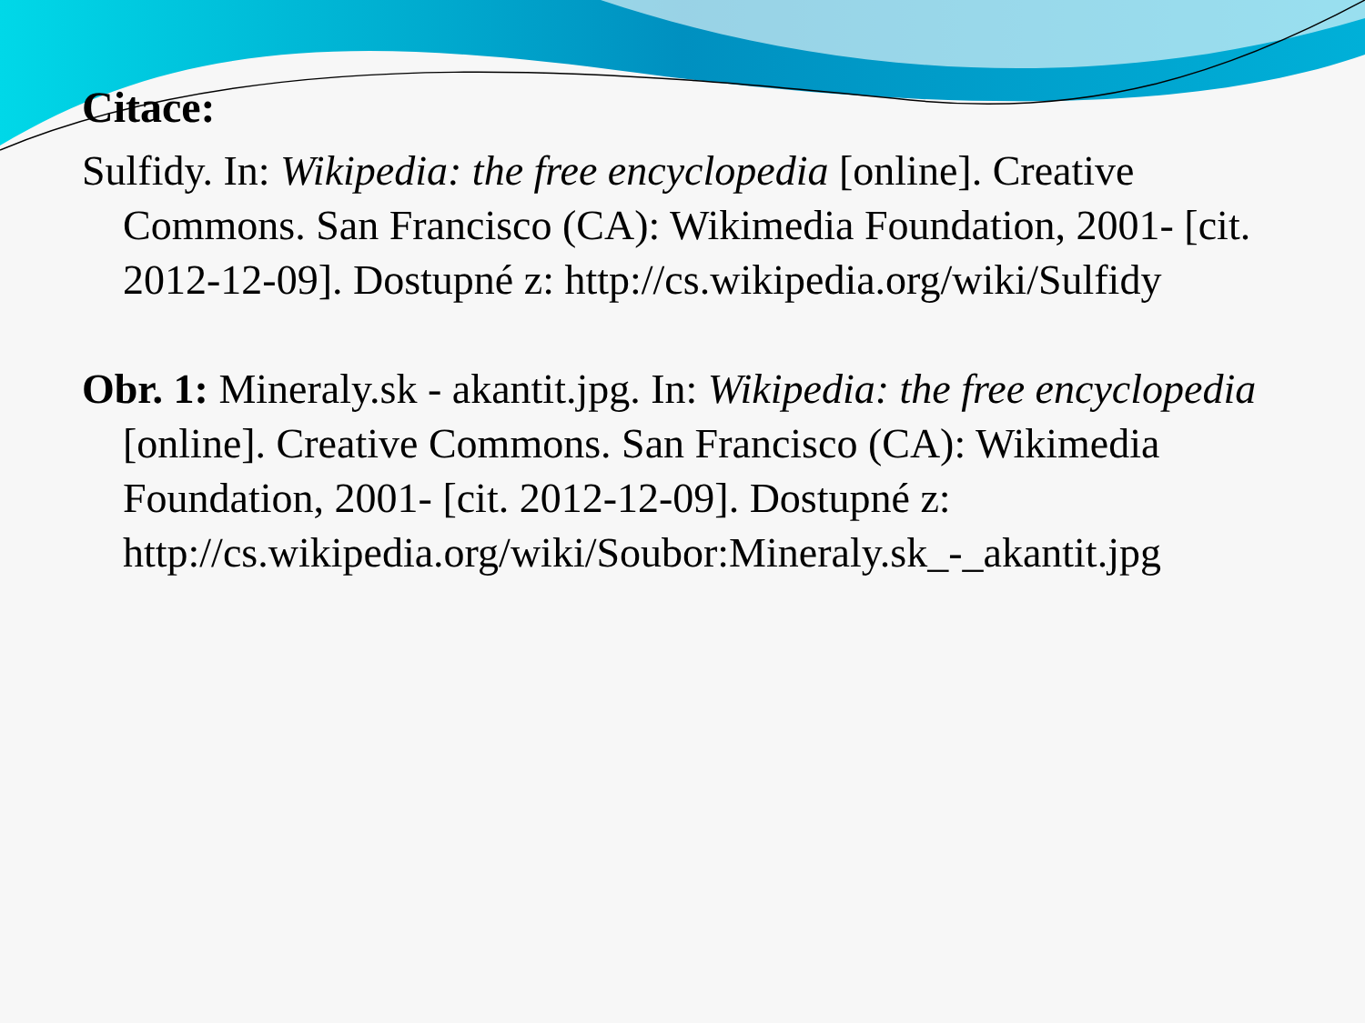Citace:
Sulfidy. In: Wikipedia: the free encyclopedia [online]. Creative Commons. San Francisco (CA): Wikimedia Foundation, 2001- [cit. 2012-12-09]. Dostupné z: http://cs.wikipedia.org/wiki/Sulfidy
Obr. 1: Mineraly.sk - akantit.jpg. In: Wikipedia: the free encyclopedia [online]. Creative Commons. San Francisco (CA): Wikimedia Foundation, 2001- [cit. 2012-12-09]. Dostupné z: http://cs.wikipedia.org/wiki/Soubor:Mineraly.sk_-_akantit.jpg